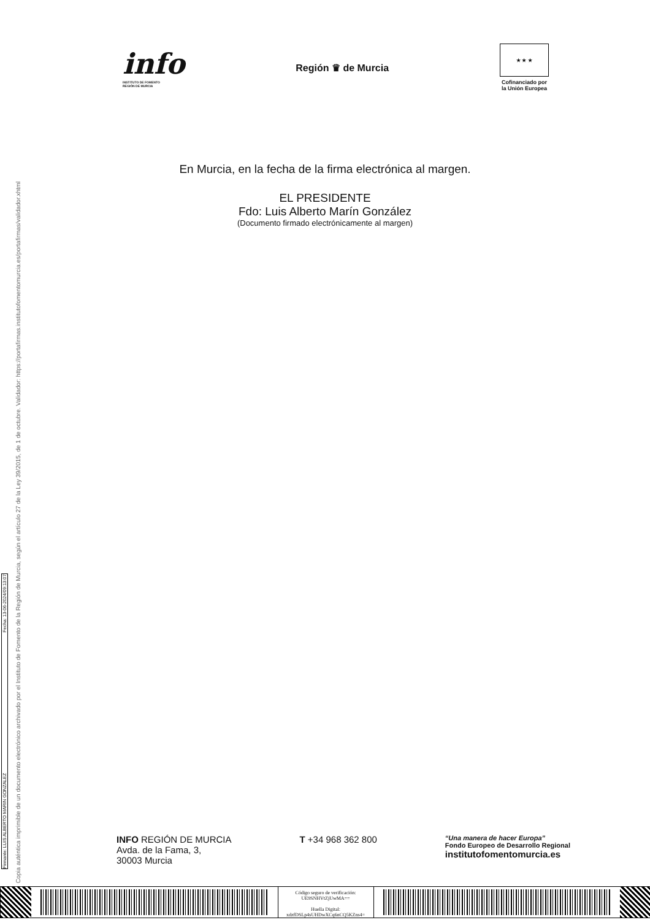info
INSTITUTO DE FOMENTO
REGIÓN DE MURCIA
Región ♛ de Murcia
★ ★ ★
Cofinanciado por
la Unión Europea
En Murcia, en la fecha de la firma electrónica al margen.
EL PRESIDENTE
Fdo: Luis Alberto Marín González
(Documento firmado electrónicamente al margen)
Copia auténtica imprimible de un documento electrónico archivado por el Instituto de Fomento de la Región de Murcia, según el artículo 27 de la Ley 39/2015, de 1 de octubre. Validador: https://portafirmas.institutofomentomurcia.es/portafirmas/validador.xhtml
Firmante: LUIS ALBERTO MARIN GONZALEZ Fecha: 13-06-2024/09:13:07
INFO REGIÓN DE MURCIA
Avda. de la Fama, 3,
30003 Murcia
T +34 968 362 800
“Una manera de hacer Europa”
Fondo Europeo de Desarrollo Regional
institutofomentomurcia.es
Código seguro de verificación:
UE9SNHVtZjUwMA==
Huella Digital:
xdzfDSLp4sUHDwXCq6nCQ5KZns4=